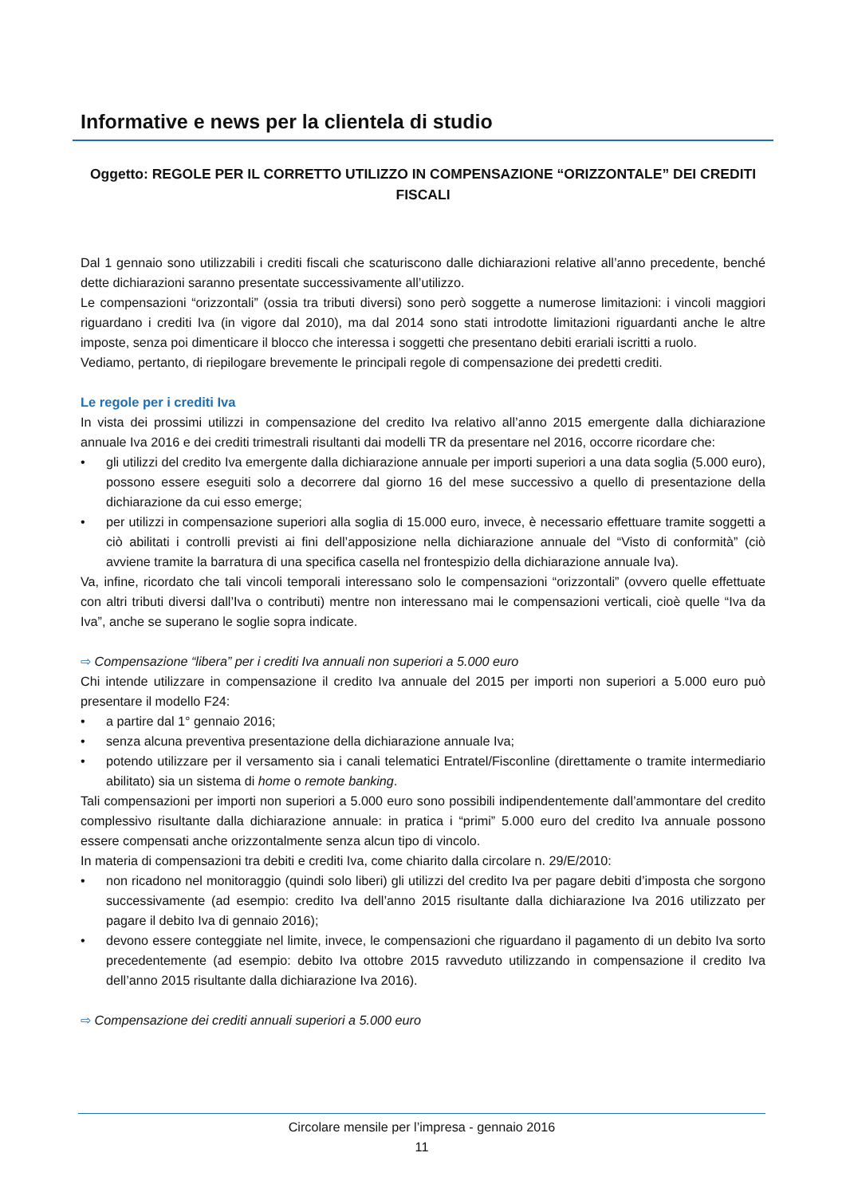Informative e news per la clientela di studio
Oggetto: REGOLE PER IL CORRETTO UTILIZZO IN COMPENSAZIONE “ORIZZONTALE” DEI CREDITI FISCALI
Dal 1 gennaio sono utilizzabili i crediti fiscali che scaturiscono dalle dichiarazioni relative all’anno precedente, benché dette dichiarazioni saranno presentate successivamente all’utilizzo.
Le compensazioni “orizzontali” (ossia tra tributi diversi) sono però soggette a numerose limitazioni: i vincoli maggiori riguardano i crediti Iva (in vigore dal 2010), ma dal 2014 sono stati introdotte limitazioni riguardanti anche le altre imposte, senza poi dimenticare il blocco che interessa i soggetti che presentano debiti erariali iscritti a ruolo.
Vediamo, pertanto, di riepilogare brevemente le principali regole di compensazione dei predetti crediti.
Le regole per i crediti Iva
In vista dei prossimi utilizzi in compensazione del credito Iva relativo all’anno 2015 emergente dalla dichiarazione annuale Iva 2016 e dei crediti trimestrali risultanti dai modelli TR da presentare nel 2016, occorre ricordare che:
• gli utilizzi del credito Iva emergente dalla dichiarazione annuale per importi superiori a una data soglia (5.000 euro), possono essere eseguiti solo a decorrere dal giorno 16 del mese successivo a quello di presentazione della dichiarazione da cui esso emerge;
• per utilizzi in compensazione superiori alla soglia di 15.000 euro, invece, è necessario effettuare tramite soggetti a ciò abilitati i controlli previsti ai fini dell’apposizione nella dichiarazione annuale del “Visto di conformità” (ciò avviene tramite la barratura di una specifica casella nel frontespizio della dichiarazione annuale Iva).
Va, infine, ricordato che tali vincoli temporali interessano solo le compensazioni “orizzontali” (ovvero quelle effettuate con altri tributi diversi dall’Iva o contributi) mentre non interessano mai le compensazioni verticali, cioè quelle “Iva da Iva”, anche se superano le soglie sopra indicate.
⇨ Compensazione “libera” per i crediti Iva annuali non superiori a 5.000 euro
Chi intende utilizzare in compensazione il credito Iva annuale del 2015 per importi non superiori a 5.000 euro può presentare il modello F24:
• a partire dal 1° gennaio 2016;
• senza alcuna preventiva presentazione della dichiarazione annuale Iva;
• potendo utilizzare per il versamento sia i canali telematici Entratel/Fisconline (direttamente o tramite intermediario abilitato) sia un sistema di home o remote banking.
Tali compensazioni per importi non superiori a 5.000 euro sono possibili indipendentemente dall’ammontare del credito complessivo risultante dalla dichiarazione annuale: in pratica i “primi” 5.000 euro del credito Iva annuale possono essere compensati anche orizzontalmente senza alcun tipo di vincolo.
In materia di compensazioni tra debiti e crediti Iva, come chiarito dalla circolare n. 29/E/2010:
• non ricadono nel monitoraggio (quindi solo liberi) gli utilizzi del credito Iva per pagare debiti d’imposta che sorgono successivamente (ad esempio: credito Iva dell’anno 2015 risultante dalla dichiarazione Iva 2016 utilizzato per pagare il debito Iva di gennaio 2016);
• devono essere conteggiate nel limite, invece, le compensazioni che riguardano il pagamento di un debito Iva sorto precedentemente (ad esempio: debito Iva ottobre 2015 ravveduto utilizzando in compensazione il credito Iva dell’anno 2015 risultante dalla dichiarazione Iva 2016).
⇨ Compensazione dei crediti annuali superiori a 5.000 euro
Circolare mensile per l’impresa - gennaio 2016
11